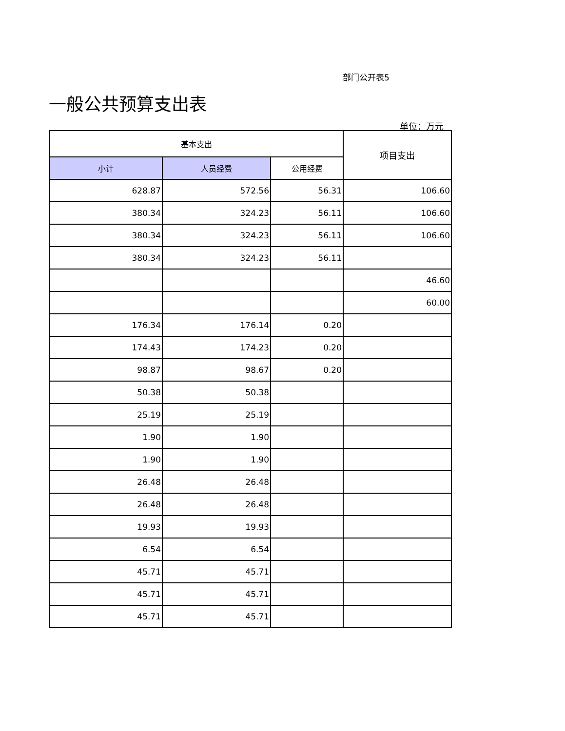部门公开表5
一般公共预算支出表
单位：万元
| 基本支出 | | | 项目支出 |
| --- | --- | --- | --- |
| 小计 | 人员经费 | 公用经费 | |
| 628.87 | 572.56 | 56.31 | 106.60 |
| 380.34 | 324.23 | 56.11 | 106.60 |
| 380.34 | 324.23 | 56.11 | 106.60 |
| 380.34 | 324.23 | 56.11 | |
| | | | 46.60 |
| | | | 60.00 |
| 176.34 | 176.14 | 0.20 | |
| 174.43 | 174.23 | 0.20 | |
| 98.87 | 98.67 | 0.20 | |
| 50.38 | 50.38 | | |
| 25.19 | 25.19 | | |
| 1.90 | 1.90 | | |
| 1.90 | 1.90 | | |
| 26.48 | 26.48 | | |
| 26.48 | 26.48 | | |
| 19.93 | 19.93 | | |
| 6.54 | 6.54 | | |
| 45.71 | 45.71 | | |
| 45.71 | 45.71 | | |
| 45.71 | 45.71 | | |